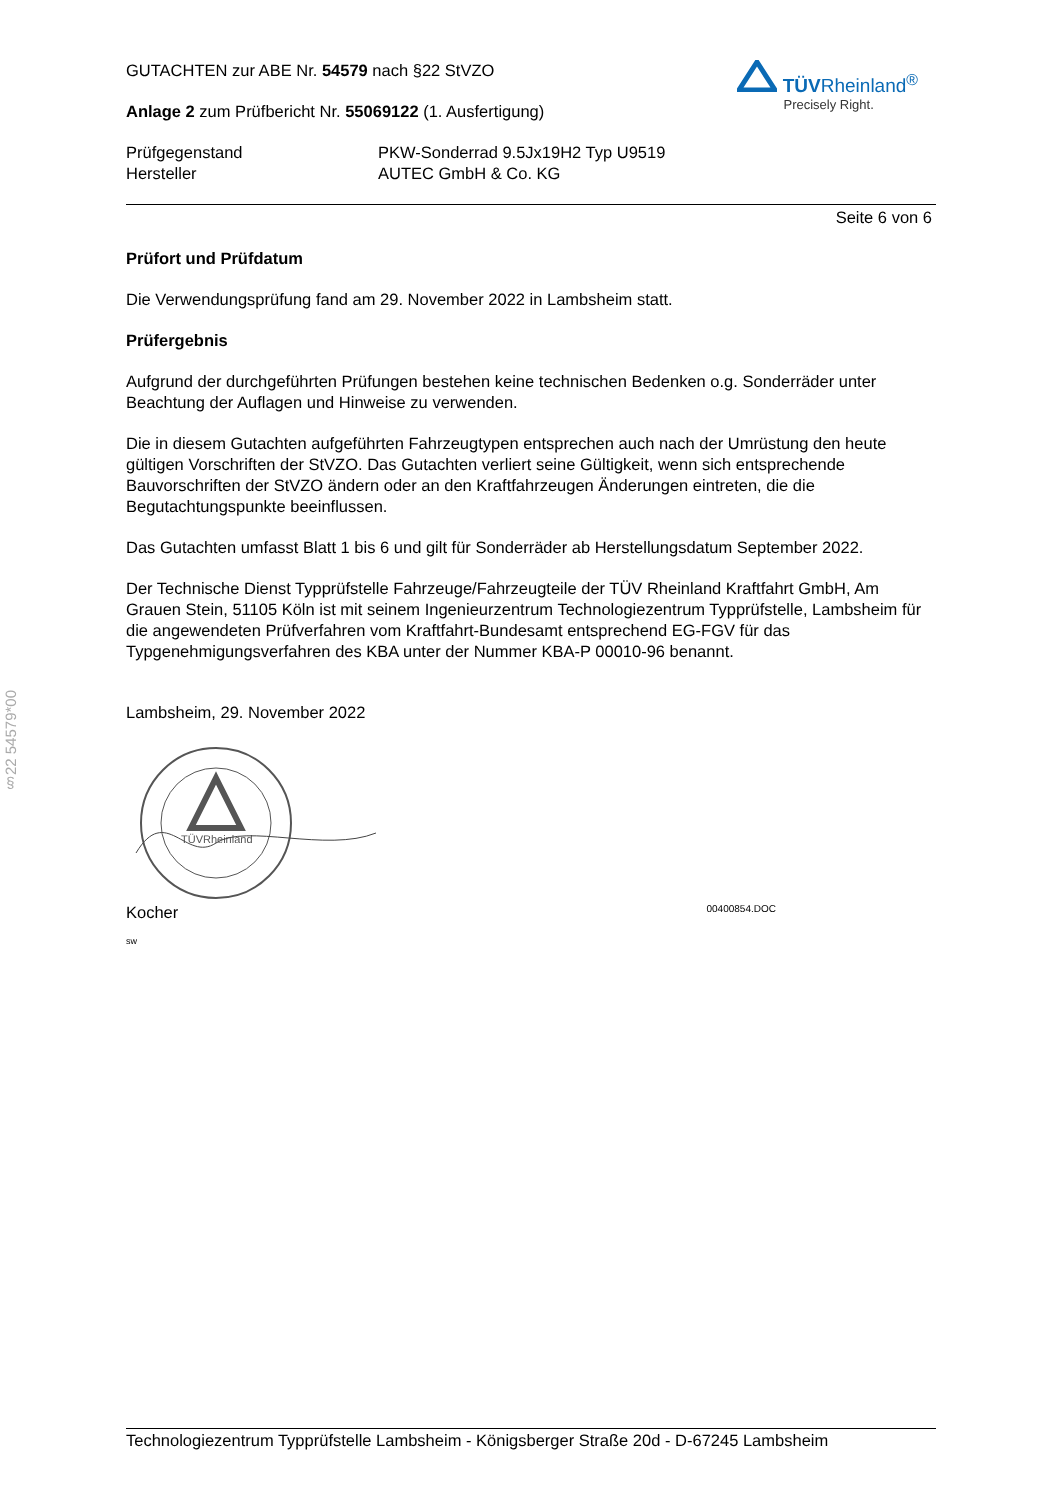§22 54579*00
GUTACHTEN zur ABE Nr. 54579 nach §22 StVZO
Anlage 2 zum Prüfbericht Nr. 55069122 (1. Ausfertigung)
TÜVRheinland<sup>®</sup>
Precisely Right.
Prüfgegenstand
PKW-Sonderrad 9.5Jx19H2 Typ U9519
Hersteller
AUTEC GmbH & Co. KG
Seite 6 von 6
Prüfort und Prüfdatum
Die Verwendungsprüfung fand am 29. November 2022 in Lambsheim statt.
Prüfergebnis
Aufgrund der durchgeführten Prüfungen bestehen keine technischen Bedenken o.g. Sonderräder unter Beachtung der Auflagen und Hinweise zu verwenden.
Die in diesem Gutachten aufgeführten Fahrzeugtypen entsprechen auch nach der Umrüstung den heute gültigen Vorschriften der StVZO. Das Gutachten verliert seine Gültigkeit, wenn sich entsprechende Bauvorschriften der StVZO ändern oder an den Kraftfahrzeugen Änderungen eintreten, die die Begutachtungspunkte beeinflussen.
Das Gutachten umfasst Blatt 1 bis 6 und gilt für Sonderräder ab Herstellungsdatum September 2022.
Der Technische Dienst Typprüfstelle Fahrzeuge/Fahrzeugteile der TÜV Rheinland Kraftfahrt GmbH, Am Grauen Stein, 51105 Köln ist mit seinem Ingenieurzentrum Technologiezentrum Typprüfstelle, Lambsheim für die angewendeten Prüfverfahren vom Kraftfahrt-Bundesamt entsprechend EG-FGV für das Typgenehmigungsverfahren des KBA unter der Nummer KBA-P 00010-96 benannt.
Lambsheim, 29. November 2022
TÜVRheinland
Kocher 00400854.DOC
sw
Technologiezentrum Typprüfstelle Lambsheim - Königsberger Straße 20d - D-67245 Lambsheim